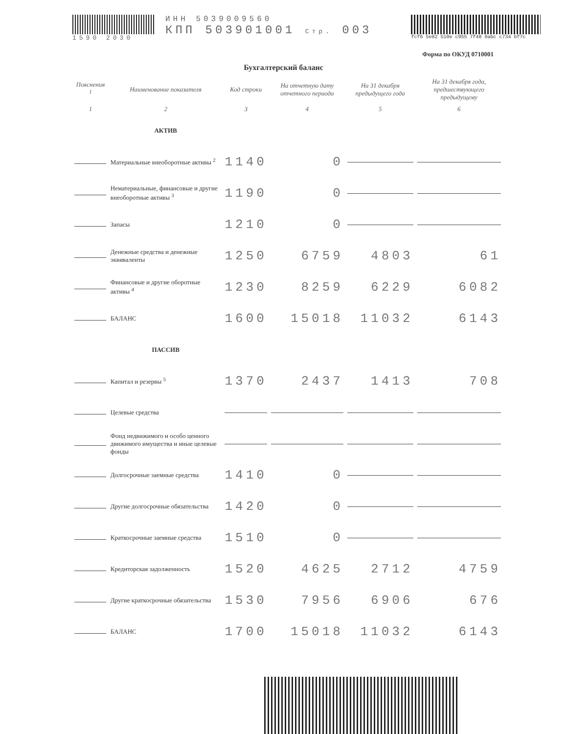1590 2030
ИНН 5039009560
КПП 503901001 Стр. 003
fcf6 5e82 510e c955 7f48 0abc c734 bf7c
Форма по ОКУД 0710001
Бухгалтерский баланс
| Пояснения <sup>1</sup> | Наименование показателя | Код строки | На отчетную дату отчетного периода | На 31 декабря предыдущего года | На 31 декабря года, предшествующего предыдущему |
| --- | --- | --- | --- | --- | --- |
| 1 | 2 | 3 | 4 | 5 | 6 |
| | АКТИВ | | | | |
| | Материальные внеоборотные активы <sup>2</sup> | 1140 | 0 | | |
| | Нематериальные, финансовые и другие внеоборотные активы <sup>3</sup> | 1190 | 0 | | |
| | Запасы | 1210 | 0 | | |
| | Денежные средства и денежные эквиваленты | 1250 | 6759 | 4803 | 61 |
| | Финансовые и другие оборотные активы <sup>4</sup> | 1230 | 8259 | 6229 | 6082 |
| | БАЛАНС | 1600 | 15018 | 11032 | 6143 |
| | ПАССИВ | | | | |
| | Капитал и резервы <sup>5</sup> | 1370 | 2437 | 1413 | 708 |
| | Целевые средства | | | | |
| | Фонд недвижимого и особо ценного движимого имущества и иные целевые фонды | | | | |
| | Долгосрочные заемные средства | 1410 | 0 | | |
| | Другие долгосрочные обязательства | 1420 | 0 | | |
| | Краткосрочные заемные средства | 1510 | 0 | | |
| | Кредиторская задолженность | 1520 | 4625 | 2712 | 4759 |
| | Другие краткосрочные обязательства | 1530 | 7956 | 6906 | 676 |
| | БАЛАНС | 1700 | 15018 | 11032 | 6143 |